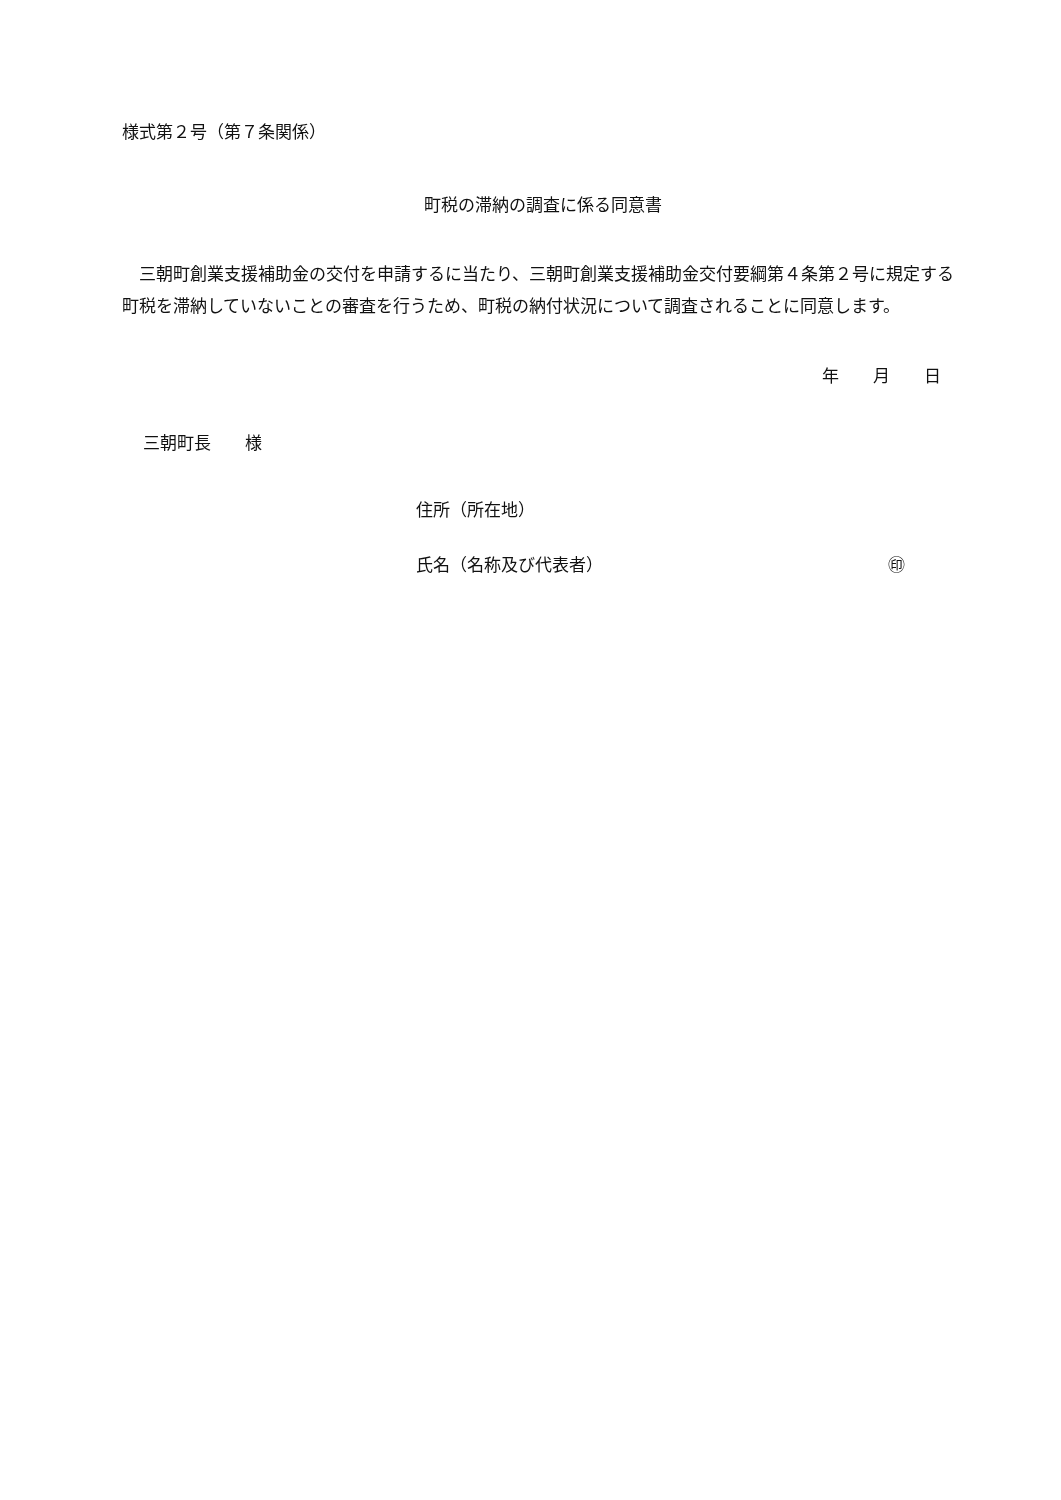様式第２号（第７条関係）
町税の滞納の調査に係る同意書
三朝町創業支援補助金の交付を申請するに当たり、三朝町創業支援補助金交付要綱第４条第２号に規定する町税を滞納していないことの審査を行うため、町税の納付状況について調査されることに同意します。
年　　月　　日
三朝町長　　様
住所（所在地）
氏名（名称及び代表者） ㊞